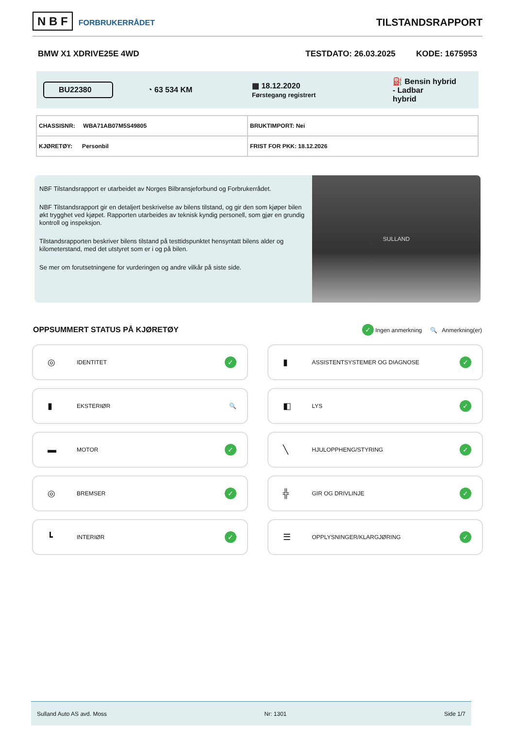N B F FORBRUKERRÅDET
TILSTANDSRAPPORT
BMW X1 XDRIVE25E 4WD TESTDATO: 26.03.2025 KODE: 1675953
BU22380
◔ 63 534 KM
▦ 18.12.2020
Førstegang registrert
⛽ Bensin hybrid
- Ladbar
hybrid
| CHASSISNR: WBA71AB07M5S49805 | BRUKTIMPORT: Nei |
| KJØRETØY: Personbil | FRIST FOR PKK: 18.12.2026 |
NBF Tilstandsrapport er utarbeidet av Norges Bilbransjeforbund og Forbrukerrådet.
NBF Tilstandsrapport gir en detaljert beskrivelse av bilens tilstand, og gir den som kjøper bilen økt trygghet ved kjøpet. Rapporten utarbeides av teknisk kyndig personell, som gjør en grundig kontroll og inspeksjon.
Tilstandsrapporten beskriver bilens tilstand på testtidspunktet hensyntatt bilens alder og kilometerstand, med det utstyret som er i og på bilen.
Se mer om forutsetningene for vurderingen og andre vilkår på siste side.
SULLAND
OPPSUMMERT STATUS PÅ KJØRETØY
✓ Ingen anmerkning 🔍 Anmerkning(er)
◎ IDENTITET ✓
▮ ASSISTENTSYSTEMER OG DIAGNOSE ✓
▮ EKSTERIØR 🔍
◧ LYS ✓
▬ MOTOR ✓
╲ HJULOPPHENG/STYRING ✓
◎ BREMSER ✓
╬ GIR OG DRIVLINJE ✓
┗ INTERIØR ✓
☰ OPPLYSNINGER/KLARGJØRING ✓
Sulland Auto AS avd. Moss Nr: 1301 Side 1/7